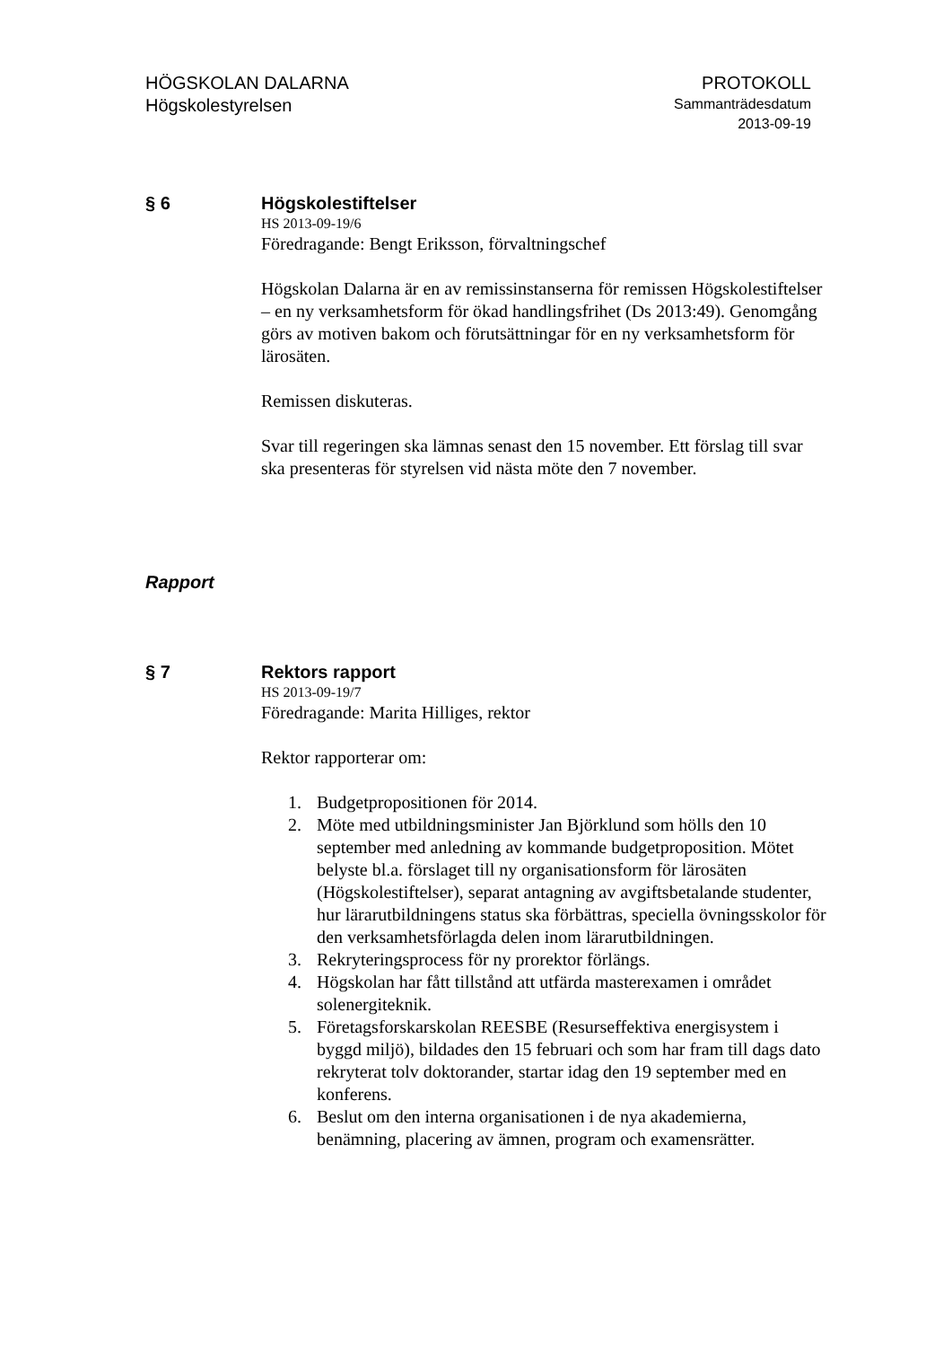HÖGSKOLAN DALARNA
Högskolestyrelsen
PROTOKOLL
Sammanträdesdatum
2013-09-19
§ 6 Högskolestiftelser
HS 2013-09-19/6
Föredragande: Bengt Eriksson, förvaltningschef
Högskolan Dalarna är en av remissinstanserna för remissen Högskolestiftelser – en ny verksamhetsform för ökad handlingsfrihet (Ds 2013:49). Genomgång görs av motiven bakom och förutsättningar för en ny verksamhetsform för lärosäten.
Remissen diskuteras.
Svar till regeringen ska lämnas senast den 15 november. Ett förslag till svar ska presenteras för styrelsen vid nästa möte den 7 november.
Rapport
§ 7 Rektors rapport
HS 2013-09-19/7
Föredragande: Marita Hilliges, rektor
Rektor rapporterar om:
1. Budgetpropositionen för 2014.
2. Möte med utbildningsminister Jan Björklund som hölls den 10 september med anledning av kommande budgetproposition. Mötet belyste bl.a. förslaget till ny organisationsform för lärosäten (Högskolestiftelser), separat antagning av avgiftsbetalande studenter, hur lärarutbildningens status ska förbättras, speciella övningsskolor för den verksamhetsförlagda delen inom lärarutbildningen.
3. Rekryteringsprocess för ny prorektor förlängs.
4. Högskolan har fått tillstånd att utfärda masterexamen i området solenergiteknik.
5. Företagsforskarskolan REESBE (Resurseffektiva energisystem i byggd miljö), bildades den 15 februari och som har fram till dags dato rekryterat tolv doktorander, startar idag den 19 september med en konferens.
6. Beslut om den interna organisationen i de nya akademierna, benämning, placering av ämnen, program och examensrätter.